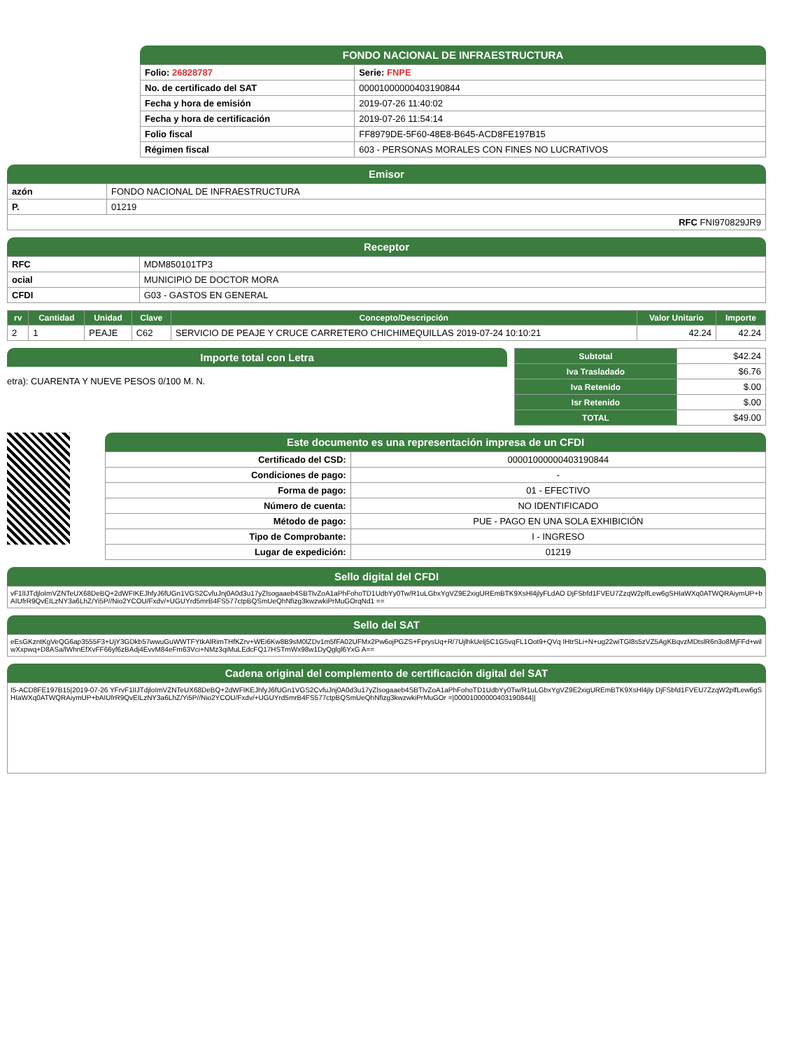FONDO NACIONAL DE INFRAESTRUCTURA
| Folio: 26828787 | Serie: FNPE |
| No. de certificado del SAT | 00001000000403190844 |
| Fecha y hora de emisión | 2019-07-26 11:40:02 |
| Fecha y hora de certificación | 2019-07-26 11:54:14 |
| Folio fiscal | FF8979DE-5F60-48E8-B645-ACD8FE197B15 |
| Régimen fiscal | 603 - PERSONAS MORALES CON FINES NO LUCRATIVOS |
Emisor
| azón | FONDO NACIONAL DE INFRAESTRUCTURA |
| P. | 01219 |
| RFC FNI970829JR9 | |
Receptor
| RFC | MDM850101TP3 |
| ocial | MUNICIPIO DE DOCTOR MORA |
| CFDI | G03 - GASTOS EN GENERAL |
| rv | Cantidad | Unidad | Clave | Concepto/Descripción | Valor Unitario | Importe |
| --- | --- | --- | --- | --- | --- | --- |
| 2 | 1 | PEAJE | C62 | SERVICIO DE PEAJE Y CRUCE CARRETERO CHICHIMEQUILLAS 2019-07-24 10:10:21 | 42.24 | 42.24 |
Importe total con Letra
etra): CUARENTA Y NUEVE PESOS 0/100 M. N.
| Subtotal | $42.24 |
| Iva Trasladado | $6.76 |
| Iva Retenido | $.00 |
| Isr Retenido | $.00 |
| TOTAL | $49.00 |
Este documento es una representación impresa de un CFDI
| Certificado del CSD: | 00001000000403190844 |
| Condiciones de pago: | - |
| Forma de pago: | 01 - EFECTIVO |
| Número de cuenta: | NO IDENTIFICADO |
| Método de pago: | PUE - PAGO EN UNA SOLA EXHIBICIÓN |
| Tipo de Comprobante: | I - INGRESO |
| Lugar de expedición: | 01219 |
Sello digital del CFDI
vF1lIJTdjloImVZNTeUX68DeBQ+2dWFIKEJhfyJ6fUGn1VGS2CvfuJnj0A0d3u17yZlsogaaeb4SBTlvZoA1aPhFohoTD1UdbYy0Tw/R1uLGbxYgVZ9E2xigUREmBTK9XsHl4jlyFLdAO DjFSbfd1FVEU7ZzqW2plfLew6gSHIaWXq0ATWQRAiymUP+bAIUfrR9QvEILzNY3a6LhZ/Yi5P//Nio2YCOU/Fxdv/+UGUYrd5mrB4FS577ctpBQSmUeQhNfizg3kwzwkiPrMuGOrqNd1 ==
Sello del SAT
eEsGKzntKgVeQG6ap3555F3+UjY3GDkb57wwuGuWWTFYtkAlRimTHfKZrv+WEi6Kw8B9sM0lZDv1m5fFA02UFMx2Pw6ojPGZS+FprysUq+R/7UjlhkUelj5C1G5vqFL1Oot9+QVq IHtrSLi+N+ug22wiTGl8s5zVZ5AgKBqvzMDtslR6n3o8MjFFd+wilwXxpwq+D8ASa/lWhnEfXvFF66yf6zBAdj4EvvM84eFm63Vci+NMz3qiMuLEdcFQ17HSTmWx98w1DyQglgl6YxG A==
Cadena original del complemento de certificación digital del SAT
I5-ACD8FE197B15|2019-07-26 YFrvF1lIJTdjloImVZNTeUX68DeBQ+2dWFIKEJhfyJ6fUGn1VGS2CvfuJnj0A0d3u17yZlsogaaeb4SBTlvZoA1aPhFohoTD1UdbYy0Tw/R1uLGbxYgVZ9E2xigUREmBTK9XsHl4jly DjFSbfd1FVEU7ZzqW2plfLew6gSHIaWXq0ATWQRAiymUP+bAIUfrR9QvEILzNY3a6LhZ/Yi5P//Nio2YCOU/Fxdv/+UGUYrd5mrB4FS577ctpBQSmUeQhNfizg3kwzwkiPrMuGOr =|00001000000403190844||